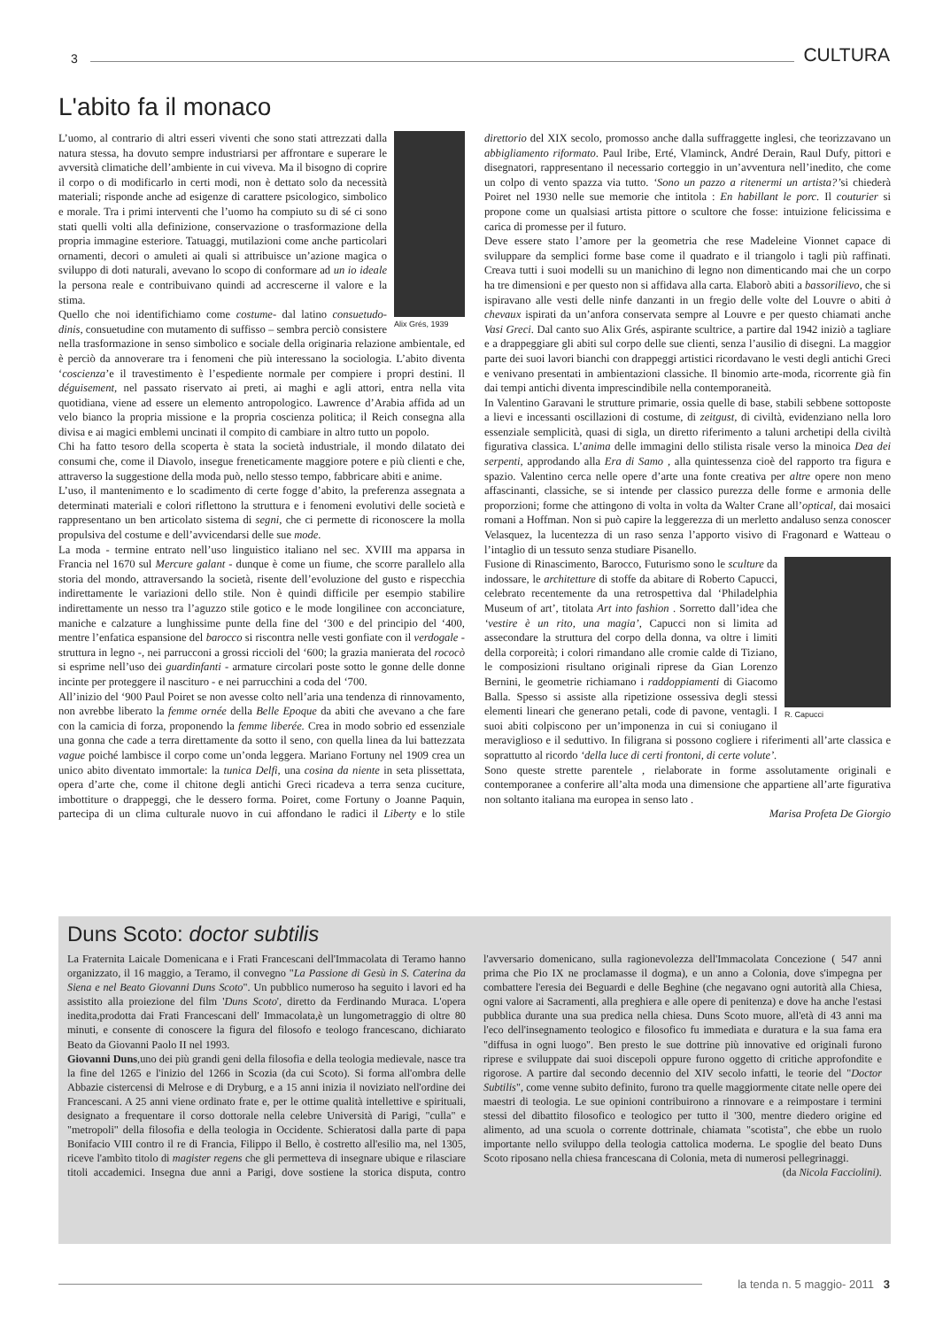3 CULTURA
L'abito fa il monaco
Alix Grés, 1939
L’uomo, al contrario di altri esseri viventi che sono stati attrezzati dalla natura stessa, ha dovuto sempre industriarsi per affrontare e superare le avversità climatiche dell’ambiente in cui viveva. Ma il bisogno di coprire il corpo o di modificarlo in certi modi, non è dettato solo da necessità materiali; risponde anche ad esigenze di carattere psicologico, simbolico e morale. Tra i primi interventi che l’uomo ha compiuto su di sé ci sono stati quelli volti alla definizione, conservazione o trasformazione della propria immagine esteriore. Tatuaggi, mutilazioni come anche particolari ornamenti, decori o amuleti ai quali si attribuisce un’azione magica o sviluppo di doti naturali, avevano lo scopo di conformare ad un io ideale la persona reale e contribuivano quindi ad accrescerne il valore e la stima.
Quello che noi identifichiamo come costume- dal latino consuetudo- dinis, consuetudine con mutamento di suffisso – sembra perciò consistere nella trasformazione in senso simbolico e sociale della originaria relazione ambientale, ed è perciò da annoverare tra i fenomeni che più interessano la sociologia. L’abito diventa ‘coscienza’e il travestimento è l’espediente normale per compiere i propri destini. Il déguisement, nel passato riservato ai preti, ai maghi e agli attori, entra nella vita quotidiana, viene ad essere un elemento antropologico. Lawrence d’Arabia affida ad un velo bianco la propria missione e la propria coscienza politica; il Reich consegna alla divisa e ai magici emblemi uncinati il compito di cambiare in altro tutto un popolo.
Chi ha fatto tesoro della scoperta è stata la società industriale, il mondo dilatato dei consumi che, come il Diavolo, insegue freneticamente maggiore potere e più clienti e che, attraverso la suggestione della moda può, nello stesso tempo, fabbricare abiti e anime.
L’uso, il mantenimento e lo scadimento di certe fogge d’abito, la preferenza assegnata a determinati materiali e colori riflettono la struttura e i fenomeni evolutivi delle società e rappresentano un ben articolato sistema di segni, che ci permette di riconoscere la molla propulsiva del costume e dell’avvicendarsi delle sue mode.
La moda - termine entrato nell’uso linguistico italiano nel sec. XVIII ma apparsa in Francia nel 1670 sul Mercure galant - dunque è come un fiume, che scorre parallelo alla storia del mondo, attraversando la società, risente dell’evoluzione del gusto e rispecchia indirettamente le variazioni dello stile. Non è quindi difficile per esempio stabilire indirettamente un nesso tra l’aguzzo stile gotico e le mode longilinee con acconciature, maniche e calzature a lunghissime punte della fine del ‘300 e del principio del ‘400, mentre l’enfatica espansione del barocco si riscontra nelle vesti gonfiate con il verdogale - struttura in legno -, nei parrucconi a grossi riccioli del ‘600; la grazia manierata del rococò si esprime nell’uso dei guardinfanti - armature circolari poste sotto le gonne delle donne incinte per proteggere il nascituro - e nei parrucchini a coda del ‘700.
All’inizio del ‘900 Paul Poiret se non avesse colto nell’aria una tendenza di rinnovamento, non avrebbe liberato la femme ornée della Belle Epoque da abiti che avevano a che fare con la camicia di forza, proponendo la femme liberée. Crea in modo sobrio ed essenziale una gonna che cade a terra direttamente da sotto il seno, con quella linea da lui battezzata vague poiché lambisce il corpo come un’onda leggera. Mariano Fortuny nel 1909 crea un unico abito diventato immortale: la tunica Delfi, una cosina da niente in seta plissettata, opera d’arte che, come il chitone degli antichi Greci ricadeva a terra senza cuciture, imbottiture o drappeggi, che le dessero forma. Poiret, come Fortuny o Joanne Paquin, partecipa di un clima culturale nuovo in cui affondano le radici il Liberty e lo stile direttorio del XIX secolo, promosso anche dalla suffraggette inglesi, che teorizzavano un abbigliamento riformato. Paul Iribe, Erté, Vlaminck, André Derain, Raul Dufy, pittori e disegnatori, rappresentano il necessario corteggio in un’avventura nell’inedito, che come un colpo di vento spazza via tutto. ‘Sono un pazzo a ritenermi un artista?’si chiederà Poiret nel 1930 nelle sue memorie che intitola : En habillant le porc. Il couturier si propone come un qualsiasi artista pittore o scultore che fosse: intuizione felicissima e carica di promesse per il futuro.
Deve essere stato l’amore per la geometria che rese Madeleine Vionnet capace di sviluppare da semplici forme base come il quadrato e il triangolo i tagli più raffinati. Creava tutti i suoi modelli su un manichino di legno non dimenticando mai che un corpo ha tre dimensioni e per questo non si affidava alla carta. Elaborò abiti a bassorilievo, che si ispiravano alle vesti delle ninfe danzanti in un fregio delle volte del Louvre o abiti à chevaux ispirati da un’anfora conservata sempre al Louvre e per questo chiamati anche Vasi Greci. Dal canto suo Alix Grés, aspirante scultrice, a partire dal 1942 iniziò a tagliare e a drappeggiare gli abiti sul corpo delle sue clienti, senza l’ausilio di disegni. La maggior parte dei suoi lavori bianchi con drappeggi artistici ricordavano le vesti degli antichi Greci e venivano presentati in ambientazioni classiche. Il binomio arte-moda, ricorrente già fin dai tempi antichi diventa imprescindibile nella contemporaneità.
In Valentino Garavani le strutture primarie, ossia quelle di base, stabili sebbene sottoposte a lievi e incessanti oscillazioni di costume, di zeitgust, di civiltà, evidenziano nella loro essenziale semplicità, quasi di sigla, un diretto riferimento a taluni archetipi della civiltà figurativa classica. L’anima delle immagini dello stilista risale verso la minoica Dea dei serpenti, approdando alla Era di Samo , alla quintessenza cioè del rapporto tra figura e spazio. Valentino cerca nelle opere d’arte una fonte creativa per altre opere non meno affascinanti, classiche, se si intende per classico purezza delle forme e armonia delle proporzioni; forme che attingono di volta in volta da Walter Crane all’optical, dai mosaici romani a Hoffman. Non si può capire la leggerezza di un merletto andaluso senza conoscer Velasquez, la lucentezza di un raso senza l’apporto visivo di Fragonard e Watteau o l’intaglio di un tessuto senza studiare Pisanello.
R. Capucci
Fusione di Rinascimento, Barocco, Futurismo sono le sculture da indossare, le architetture di stoffe da abitare di Roberto Capucci, celebrato recentemente da una retrospettiva dal ‘Philadelphia Museum of art’, titolata Art into fashion . Sorretto dall’idea che ‘vestire è un rito, una magia’, Capucci non si limita ad assecondare la struttura del corpo della donna, va oltre i limiti della corporeità; i colori rimandano alle cromie calde di Tiziano, le composizioni risultano originali riprese da Gian Lorenzo Bernini, le geometrie richiamano i raddoppiamenti di Giacomo Balla. Spesso si assiste alla ripetizione ossessiva degli stessi elementi lineari che generano petali, code di pavone, ventagli. I suoi abiti colpiscono per un’imponenza in cui si coniugano il meraviglioso e il seduttivo. In filigrana si possono cogliere i riferimenti all’arte classica e soprattutto al ricordo ‘della luce di certi frontoni, di certe volute’.
Sono queste strette parentele , rielaborate in forme assolutamente originali e contemporanee a conferire all’alta moda una dimensione che appartiene all’arte figurativa non soltanto italiana ma europea in senso lato .
Marisa Profeta De Giorgio
Duns Scoto: doctor subtilis
La Fraternita Laicale Domenicana e i Frati Francescani dell'Immacolata di Teramo hanno organizzato, il 16 maggio, a Teramo, il convegno "La Passione di Gesù in S. Caterina da Siena e nel Beato Giovanni Duns Scoto". Un pubblico numeroso ha seguito i lavori ed ha assistito alla proiezione del film 'Duns Scoto', diretto da Ferdinando Muraca. L'opera inedita,prodotta dai Frati Francescani dell' Immacolata,è un lungometraggio di oltre 80 minuti, e consente di conoscere la figura del filosofo e teologo francescano, dichiarato Beato da Giovanni Paolo II nel 1993.
Giovanni Duns,uno dei più grandi geni della filosofia e della teologia medievale, nasce tra la fine del 1265 e l'inizio del 1266 in Scozia (da cui Scoto). Si forma all'ombra delle Abbazie cistercensi di Melrose e di Dryburg, e a 15 anni inizia il noviziato nell'ordine dei Francescani. A 25 anni viene ordinato frate e, per le ottime qualità intellettive e spirituali, designato a frequentare il corso dottorale nella celebre Università di Parigi, "culla" e "metropoli" della filosofia e della teologia in Occidente. Schieratosi dalla parte di papa Bonifacio VIII contro il re di Francia, Filippo il Bello, è costretto all'esilio ma, nel 1305, riceve l'ambìto titolo di magister regens che gli permetteva di insegnare ubique e rilasciare titoli accademici. Insegna due anni a Parigi, dove sostiene la storica disputa, contro l'avversario domenicano, sulla ragionevolezza dell'Immacolata Concezione ( 547 anni prima che Pio IX ne proclamasse il dogma), e un anno a Colonia, dove s'impegna per combattere l'eresia dei Beguardi e delle Beghine (che negavano ogni autorità alla Chiesa, ogni valore ai Sacramenti, alla preghiera e alle opere di penitenza) e dove ha anche l'estasi pubblica durante una sua predica nella chiesa. Duns Scoto muore, all'età di 43 anni ma l'eco dell'insegnamento teologico e filosofico fu immediata e duratura e la sua fama era "diffusa in ogni luogo". Ben presto le sue dottrine più innovative ed originali furono riprese e sviluppate dai suoi discepoli oppure furono oggetto di critiche approfondite e rigorose. A partire dal secondo decennio del XIV secolo infatti, le teorie del "Doctor Subtilis", come venne subito definito, furono tra quelle maggiormente citate nelle opere dei maestri di teologia. Le sue opinioni contribuirono a rinnovare e a reimpostare i termini stessi del dibattito filosofico e teologico per tutto il '300, mentre diedero origine ed alimento, ad una scuola o corrente dottrinale, chiamata "scotista", che ebbe un ruolo importante nello sviluppo della teologia cattolica moderna. Le spoglie del beato Duns Scoto riposano nella chiesa francescana di Colonia, meta di numerosi pellegrinaggi.
(da Nicola Facciolini).
la tenda n. 5 maggio- 2011 3